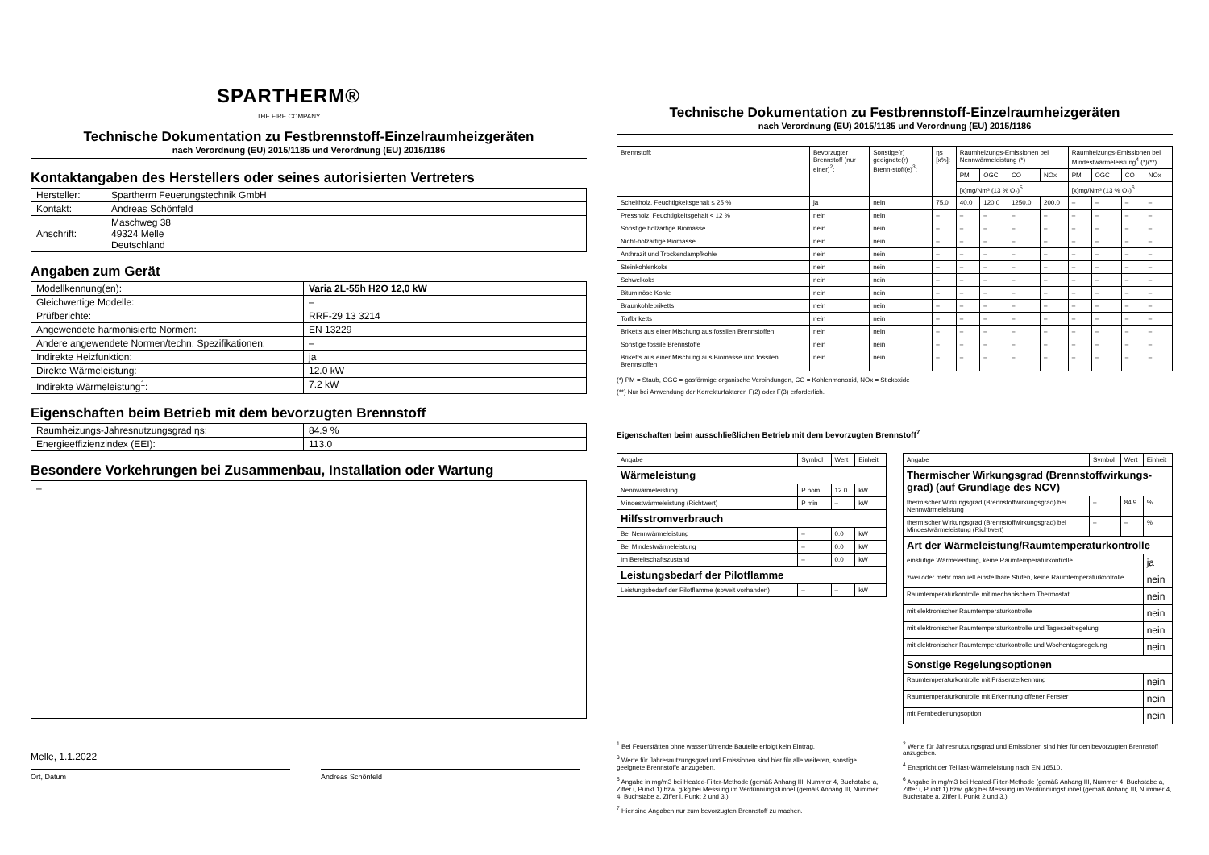SPARTHERM®
THE FIRE COMPANY
Technische Dokumentation zu Festbrennstoff-Einzelraumheizgeräten
nach Verordnung (EU) 2015/1185 und Verordnung (EU) 2015/1186
Kontaktangaben des Herstellers oder seines autorisierten Vertreters
| Hersteller: | Spartherm Feuerungstechnik GmbH |
| Kontakt: | Andreas Schönfeld |
| Anschrift: | Maschweg 38 49324 Melle Deutschland |
Angaben zum Gerät
| Modellkennung(en): | Varia 2L-55h H2O 12,0 kW |
| Gleichwertige Modelle: | – |
| Prüfberichte: | RRF-29 13 3214 |
| Angewendete harmonisierte Normen: | EN 13229 |
| Andere angewendete Normen/techn. Spezifikationen: | – |
| Indirekte Heizfunktion: | ja |
| Direkte Wärmeleistung: | 12.0 kW |
| Indirekte Wärmeleistung<sup>1</sup>: | 7.2 kW |
Eigenschaften beim Betrieb mit dem bevorzugten Brennstoff
| Raumheizungs-Jahresnutzungsgrad ηs: | 84.9 % |
| Energieeffizienzindex (EEI): | 113.0 |
Besondere Vorkehrungen bei Zusammenbau, Installation oder Wartung
–
Melle, 1.1.2022
Ort, Datum Andreas Schönfeld
Technische Dokumentation zu Festbrennstoff-Einzelraumheizgeräten
nach Verordnung (EU) 2015/1185 und Verordnung (EU) 2015/1186
| Brennstoff: | Bevorzugter Brennstoff (nur einer)<sup>2</sup>: | Sonstige(r) geeignete(r) Brenn-stoff(e)<sup>3</sup>: | ηs [x%]: | Raumheizungs-Emissionen bei Nennwärmeleistung (*) | | | | Raumheizungs-Emissionen bei Mindestwärmeleistung<sup>4</sup> (*)(**) | | | |
| --- | --- | --- | --- | --- | --- | --- | --- | --- | --- | --- | --- |
| | | | | PM | OGC | CO | NOx | PM | OGC | CO | NOx |
| | | | | [x]mg/Nm³ (13 % O₂)<sup>5</sup> | | | | [x]mg/Nm³ (13 % O₂)<sup>6</sup> | | | |
| Scheitholz, Feuchtigkeitsgehalt ≤ 25 % | ja | nein | 75.0 | 40.0 | 120.0 | 1250.0 | 200.0 | – | – | – | – |
| Pressholz, Feuchtigkeitsgehalt < 12 % | nein | nein | – | – | – | – | – | – | – | – | – |
| Sonstige holzartige Biomasse | nein | nein | – | – | – | – | – | – | – | – | – |
| Nicht-holzartige Biomasse | nein | nein | – | – | – | – | – | – | – | – | – |
| Anthrazit und Trockendampfkohle | nein | nein | – | – | – | – | – | – | – | – | – |
| Steinkohlenkoks | nein | nein | – | – | – | – | – | – | – | – | – |
| Schwelkoks | nein | nein | – | – | – | – | – | – | – | – | – |
| Bituminöse Kohle | nein | nein | – | – | – | – | – | – | – | – | – |
| Braunkohlebriketts | nein | nein | – | – | – | – | – | – | – | – | – |
| Torfbriketts | nein | nein | – | – | – | – | – | – | – | – | – |
| Briketts aus einer Mischung aus fossilen Brennstoffen | nein | nein | – | – | – | – | – | – | – | – | – |
| Sonstige fossile Brennstoffe | nein | nein | – | – | – | – | – | – | – | – | – |
| Briketts aus einer Mischung aus Biomasse und fossilen Brennstoffen | nein | nein | – | – | – | – | – | – | – | – | – |
(*) PM = Staub, OGC = gasförmige organische Verbindungen, CO = Kohlenmonoxid, NOx = Stickoxide
(**) Nur bei Anwendung der Korrekturfaktoren F(2) oder F(3) erforderlich.
Eigenschaften beim ausschließlichen Betrieb mit dem bevorzugten Brennstoff<sup>7</sup>
| Angabe | Symbol | Wert | Einheit |
| --- | --- | --- | --- |
| Wärmeleistung | | | |
| Nennwärmeleistung | P nom | 12.0 | kW |
| Mindestwärmeleistung (Richtwert) | P min | – | kW |
| Hilfsstromverbrauch | | | |
| Bei Nennwärmeleistung | – | 0.0 | kW |
| Bei Mindestwärmeleistung | – | 0.0 | kW |
| Im Bereitschaftszustand | – | 0.0 | kW |
| Leistungsbedarf der Pilotflamme | | | |
| Leistungsbedarf der Pilotflamme (soweit vorhanden) | – | – | kW |
| Angabe | Symbol | Wert | Einheit |
| --- | --- | --- | --- |
| Thermischer Wirkungsgrad (Brennstoffwirkungs-grad) (auf Grundlage des NCV) | | | |
| thermischer Wirkungsgrad (Brennstoffwirkungsgrad) bei Nennwärmeleistung | – | 84.9 | % |
| thermischer Wirkungsgrad (Brennstoffwirkungsgrad) bei Mindestwärmeleistung (Richtwert) | – | – | % |
| Art der Wärmeleistung/Raumtemperaturkontrolle | | | |
| einstufige Wärmeleistung, keine Raumtemperaturkontrolle | | | ja |
| zwei oder mehr manuell einstellbare Stufen, keine Raumtemperaturkontrolle | | | nein |
| Raumtemperaturkontrolle mit mechanischem Thermostat | | | nein |
| mit elektronischer Raumtemperaturkontrolle | | | nein |
| mit elektronischer Raumtemperaturkontrolle und Tageszeitregelung | | | nein |
| mit elektronischer Raumtemperaturkontrolle und Wochentagsregelung | | | nein |
| Sonstige Regelungsoptionen | | | |
| Raumtemperaturkontrolle mit Präsenzerkennung | | | nein |
| Raumtemperaturkontrolle mit Erkennung offener Fenster | | | nein |
| mit Fernbedienungsoption | | | nein |
<sup>1</sup> Bei Feuerstätten ohne wasserführende Bauteile erfolgt kein Eintrag.
<sup>3</sup> Werte für Jahresnutzungsgrad und Emissionen sind hier für alle weiteren, sonstige geeignete Brennstoffe anzugeben.
<sup>5</sup> Angabe in mg/m3 bei Heated-Filter-Methode (gemäß Anhang III, Nummer 4, Buchstabe a, Ziffer i, Punkt 1) bzw. g/kg bei Messung im Verdünnungstunnel (gemäß Anhang III, Nummer 4, Buchstabe a, Ziffer i, Punkt 2 und 3.)
<sup>7</sup> Hier sind Angaben nur zum bevorzugten Brennstoff zu machen.
<sup>2</sup> Werte für Jahresnutzungsgrad und Emissionen sind hier für den bevorzugten Brennstoff anzugeben.
<sup>4</sup> Entspricht der Teillast-Wärmeleistung nach EN 16510.
<sup>6</sup> Angabe in mg/m3 bei Heated-Filter-Methode (gemäß Anhang III, Nummer 4, Buchstabe a, Ziffer i, Punkt 1) bzw. g/kg bei Messung im Verdünnungstunnel (gemäß Anhang III, Nummer 4, Buchstabe a, Ziffer i, Punkt 2 und 3.)